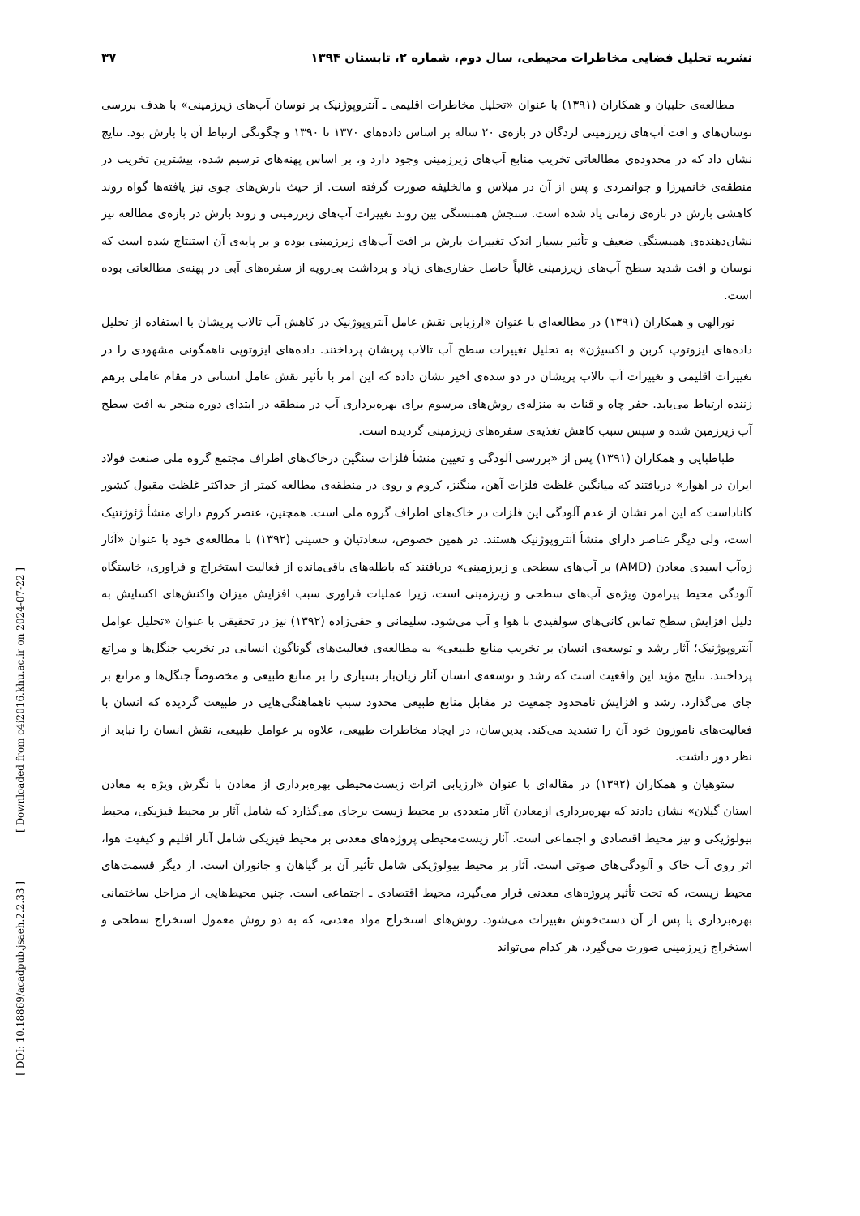نشریه تحلیل فضایی مخاطرات محیطی، سال دوم، شماره ۲، تابستان ۱۳۹۴ ۳۷
مطالعه‌ی حلبیان و همکاران (۱۳۹۱) با عنوان «تحلیل مخاطرات اقلیمی ـ آنتروپوژنیک بر نوسان آب‌های زیرزمینی» با هدف بررسی نوسان‌های و افت آب‌های زیرزمینی لردگان در بازه‌ی ۲۰ ساله بر اساس داده‌های ۱۳۷۰ تا ۱۳۹۰ و چگونگی ارتباط آن با بارش بود. نتایج نشان داد که در محدوده‌ی مطالعاتی تخریب منابع آب‌های زیرزمینی وجود دارد و، بر اساس پهنه‌های ترسیم شده، بیشترین تخریب در منطقه‌ی خانمیرزا و جوانمردی و پس از آن در میلاس و مالخلیفه صورت گرفته است. از حیث بارش‌های جوی نیز یافته‌ها گواه روند کاهشی بارش در بازه‌ی زمانی یاد شده است. سنجش همبستگی بین روند تغییرات آب‌های زیرزمینی و روند بارش در بازه‌ی مطالعه نیز نشان‌دهنده‌ی همبستگی ضعیف و تأثیر بسیار اندک تغییرات بارش بر افت آب‌های زیرزمینی بوده و بر پایه‌ی آن استنتاج شده است که نوسان و افت شدید سطح آب‌های زیرزمینی غالباً حاصل حفاری‌های زیاد و برداشت بی‌رویه از سفره‌های آبی در پهنه‌ی مطالعاتی بوده است.
نورالهی و همکاران (۱۳۹۱) در مطالعه‌ای با عنوان «ارزیابی نقش عامل آنتروپوژنیک در کاهش آب تالاب پریشان با استفاده از تحلیل داده‌های ایزوتوپ کربن و اکسیژن» به تحلیل تغییرات سطح آب تالاب پریشان پرداختند. داده‌های ایزوتوپی ناهمگونی مشهودی را در تغییرات اقلیمی و تغییرات آب تالاب پریشان در دو سده‌ی اخیر نشان داده که این امر با تأثیر نقش عامل انسانی در مقام عاملی برهم زننده ارتباط می‌یابد. حفر چاه و قنات به منزله‌ی روش‌های مرسوم برای بهره‌برداری آب در منطقه در ابتدای دوره منجر به افت سطح آب زیرزمین شده و سپس سبب کاهش تغذیه‌ی سفره‌های زیرزمینی گردیده است.
طباطبایی و همکاران (۱۳۹۱) پس از «بررسی آلودگی و تعیین منشأ فلزات سنگین درخاک‌های اطراف مجتمع گروه ملی صنعت فولاد ایران در اهواز» دریافتند که میانگین غلظت فلزات آهن، منگنز، کروم و روی در منطقه‌ی مطالعه کمتر از حداکثر غلظت مقبول کشور کاناداست که این امر نشان از عدم آلودگی این فلزات در خاک‌های اطراف گروه ملی است. همچنین، عنصر کروم دارای منشأ ژئوژنتیک است، ولی دیگر عناصر دارای منشأ آنتروپوژنیک هستند. در همین خصوص، سعادتیان و حسینی (۱۳۹۲) با مطالعه‌ی خود با عنوان «آثار زه‌آب اسیدی معادن (AMD) بر آب‌های سطحی و زیرزمینی» دریافتند که باطله‌های باقی‌مانده از فعالیت استخراج و فراوری، خاستگاه آلودگی محیط پیرامون ویژه‌ی آب‌های سطحی و زیرزمینی است، زیرا عملیات فراوری سبب افزایش میزان واکنش‌های اکسایش به دلیل افزایش سطح تماس کانی‌های سولفیدی با هوا و آب می‌شود. سلیمانی و حقی‌زاده (۱۳۹۲) نیز در تحقیقی با عنوان «تحلیل عوامل آنتروپوژنیک؛ آثار رشد و توسعه‌ی انسان بر تخریب منابع طبیعی» به مطالعه‌ی فعالیت‌های گوناگون انسانی در تخریب جنگل‌ها و مراتع پرداختند. نتایج مؤید این واقعیت است که رشد و توسعه‌ی انسان آثار زیان‌بار بسیاری را بر منابع طبیعی و مخصوصاً جنگل‌ها و مراتع بر جای می‌گذارد. رشد و افزایش نامحدود جمعیت در مقابل منابع طبیعی محدود سبب ناهماهنگی‌هایی در طبیعت گردیده که انسان با فعالیت‌های ناموزون خود آن را تشدید می‌کند. بدین‌سان، در ایجاد مخاطرات طبیعی، علاوه بر عوامل طبیعی، نقش انسان را نباید از نظر دور داشت.
ستوهیان و همکاران (۱۳۹۲) در مقاله‌ای با عنوان «ارزیابی اثرات زیست‌محیطی بهره‌برداری از معادن با نگرش ویژه به معادن استان گیلان» نشان دادند که بهره‌برداری ازمعادن آثار متعددی بر محیط زیست برجای می‌گذارد که شامل آثار بر محیط فیزیکی، محیط بیولوژیکی و نیز محیط اقتصادی و اجتماعی است. آثار زیست‌محیطی پروژه‌های معدنی بر محیط فیزیکی شامل آثار اقلیم و کیفیت هوا، اثر روی آب خاک و آلودگی‌های صوتی است. آثار بر محیط بیولوژیکی شامل تأثیر آن بر گیاهان و جانوران است. از دیگر قسمت‌های محیط زیست، که تحت تأثیر پروژه‌های معدنی قرار می‌گیرد، محیط اقتصادی ـ اجتماعی است. چنین محیط‌هایی از مراحل ساختمانی بهره‌برداری یا پس از آن دست‌خوش تغییرات می‌شود. روش‌های استخراج مواد معدنی، که به دو روش معمول استخراج سطحی و استخراج زیرزمینی صورت می‌گیرد، هر کدام می‌تواند
[ Downloaded from c4i2016.khu.ac.ir on 2024-07-22 ]
[ DOI: 10.18869/acadpub.jsaeh.2.2.33 ]